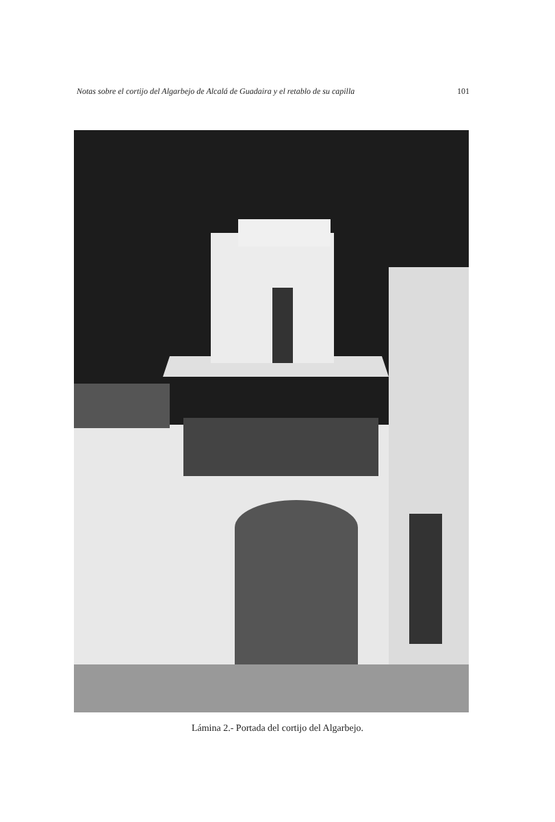Notas sobre el cortijo del Algarbejo de Alcalá de Guadaira y el retablo de su capilla 101
Lámina 2.- Portada del cortijo del Algarbejo.